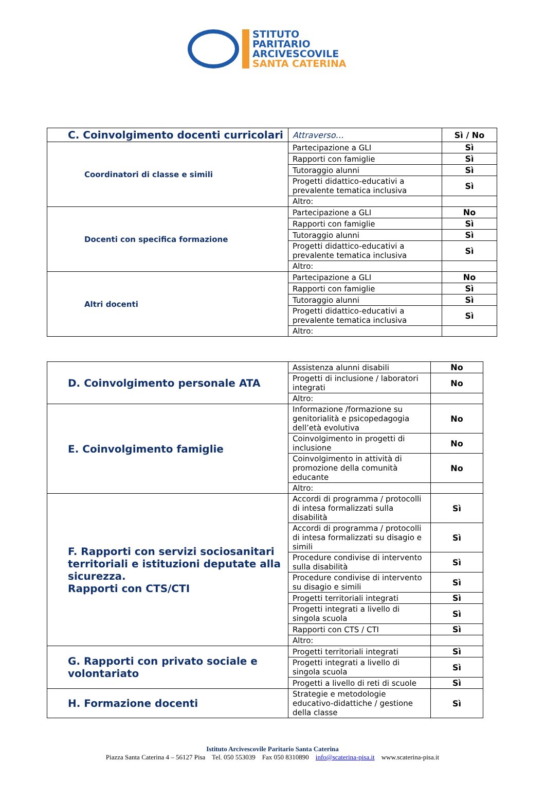STITUTO
PARITARIO
ARCIVESCOVILE
SANTA CATERINA
| C. Coinvolgimento docenti curricolari | Attraverso… | Sì / No |
| Coordinatori di classe e simili | Partecipazione a GLI | Sì |
| | Rapporti con famiglie | Sì |
| | Tutoraggio alunni | Sì |
| | Progetti didattico-educativi a prevalente tematica inclusiva | Sì |
| | Altro: | |
| Docenti con specifica formazione | Partecipazione a GLI | No |
| | Rapporti con famiglie | Sì |
| | Tutoraggio alunni | Sì |
| | Progetti didattico-educativi a prevalente tematica inclusiva | Sì |
| | Altro: | |
| Altri docenti | Partecipazione a GLI | No |
| | Rapporti con famiglie | Sì |
| | Tutoraggio alunni | Sì |
| | Progetti didattico-educativi a prevalente tematica inclusiva | Sì |
| | Altro: | |
| D. Coinvolgimento personale ATA | Assistenza alunni disabili | No |
| | Progetti di inclusione / laboratori integrati | No |
| | Altro: | |
| E. Coinvolgimento famiglie | Informazione /formazione su genitorialità e psicopedagogia dell’età evolutiva | No |
| | Coinvolgimento in progetti di inclusione | No |
| | Coinvolgimento in attività di promozione della comunità educante | No |
| | Altro: | |
| F. Rapporti con servizi sociosanitari territoriali e istituzioni deputate alla sicurezza. Rapporti con CTS/CTI | Accordi di programma / protocolli di intesa formalizzati sulla disabilità | Sì |
| | Accordi di programma / protocolli di intesa formalizzati su disagio e simili | Sì |
| | Procedure condivise di intervento sulla disabilità | Sì |
| | Procedure condivise di intervento su disagio e simili | Sì |
| | Progetti territoriali integrati | Sì |
| | Progetti integrati a livello di singola scuola | Sì |
| | Rapporti con CTS / CTI | Sì |
| | Altro: | |
| G. Rapporti con privato sociale e volontariato | Progetti territoriali integrati | Sì |
| | Progetti integrati a livello di singola scuola | Sì |
| | Progetti a livello di reti di scuole | Sì |
| H. Formazione docenti | Strategie e metodologie educativo-didattiche / gestione della classe | Sì |
Istituto Arcivescovile Paritario Santa Caterina
Piazza Santa Caterina 4 – 56127 Pisa Tel. 050 553039 Fax 050 8310890 info@scaterina-pisa.it www.scaterina-pisa.it